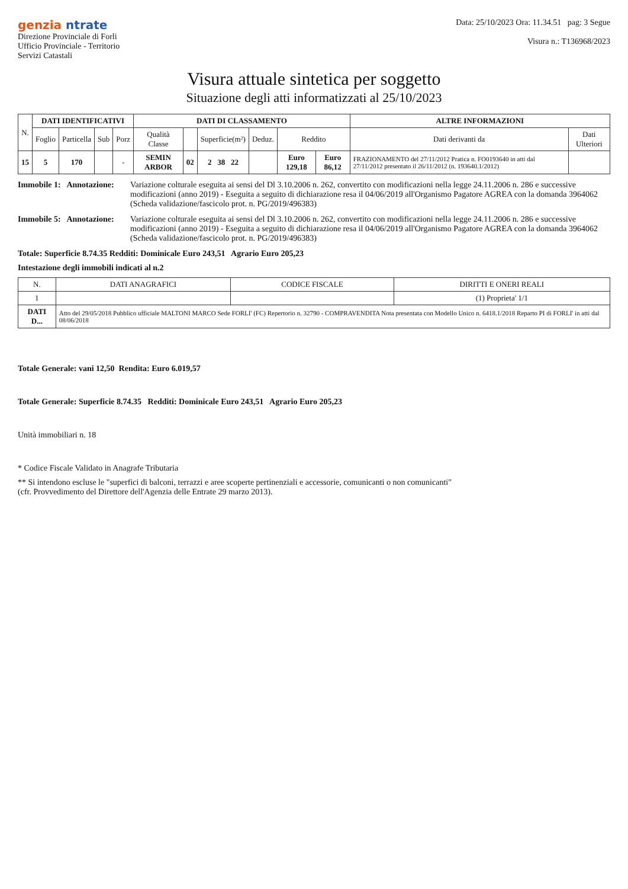genzia ntrate
Direzione Provinciale di Forli
Ufficio Provinciale - Territorio
Servizi Catastali
Data: 25/10/2023 Ora: 11.34.51 pag: 3 Segue
Visura n.: T136968/2023
Visura attuale sintetica per soggetto
Situazione degli atti informatizzati al 25/10/2023
| N. | DATI IDENTIFICATIVI | | | | DATI DI CLASSAMENTO | | | | | | ALTRE INFORMAZIONI | |
| --- | --- | --- | --- | --- | --- | --- | --- | --- | --- | --- | --- | --- |
| | Foglio | Particella | Sub | Porz | Qualità Classe | | Superficie(m²) | Deduz. | Reddito | | Dati derivanti da | Dati Ulteriori |
| 15 | 5 | 170 | | - | SEMIN ARBOR | 02 | 2 38 22 | | Euro 129,18 | Euro 86,12 | FRAZIONAMENTO del 27/11/2012 Pratica n. FO0193640 in atti dal 27/11/2012 presentato il 26/11/2012 (n. 193640.1/2012) | |
Immobile 1: Annotazione:
Variazione colturale eseguita ai sensi del Dl 3.10.2006 n. 262, convertito con modificazioni nella legge 24.11.2006 n. 286 e successive modificazioni (anno 2019) - Eseguita a seguito di dichiarazione resa il 04/06/2019 all'Organismo Pagatore AGREA con la domanda 3964062 (Scheda validazione/fascicolo prot. n. PG/2019/496383)
Immobile 5: Annotazione:
Variazione colturale eseguita ai sensi del Dl 3.10.2006 n. 262, convertito con modificazioni nella legge 24.11.2006 n. 286 e successive modificazioni (anno 2019) - Eseguita a seguito di dichiarazione resa il 04/06/2019 all'Organismo Pagatore AGREA con la domanda 3964062 (Scheda validazione/fascicolo prot. n. PG/2019/496383)
Totale: Superficie 8.74.35 Redditi: Dominicale Euro 243,51 Agrario Euro 205,23
Intestazione degli immobili indicati al n.2
| N. | DATI ANAGRAFICI | CODICE FISCALE | DIRITTI E ONERI REALI |
| --- | --- | --- | --- |
| 1 | | | (1) Proprieta' 1/1 |
| DATI D... | Atto del 29/05/2018 Pubblico ufficiale MALTONI MARCO Sede FORLI' (FC) Repertorio n. 32790 - COMPRAVENDITA Nota presentata con Modello Unico n. 6418.1/2018 Reparto PI di FORLI' in atti dal 08/06/2018 | | |
Totale Generale: vani 12,50 Rendita: Euro 6.019,57
Totale Generale: Superficie 8.74.35 Redditi: Dominicale Euro 243,51 Agrario Euro 205,23
Unità immobiliari n. 18
* Codice Fiscale Validato in Anagrafe Tributaria
** Si intendono escluse le "superfici di balconi, terrazzi e aree scoperte pertinenziali e accessorie, comunicanti o non comunicanti"
(cfr. Provvedimento del Direttore dell'Agenzia delle Entrate 29 marzo 2013).